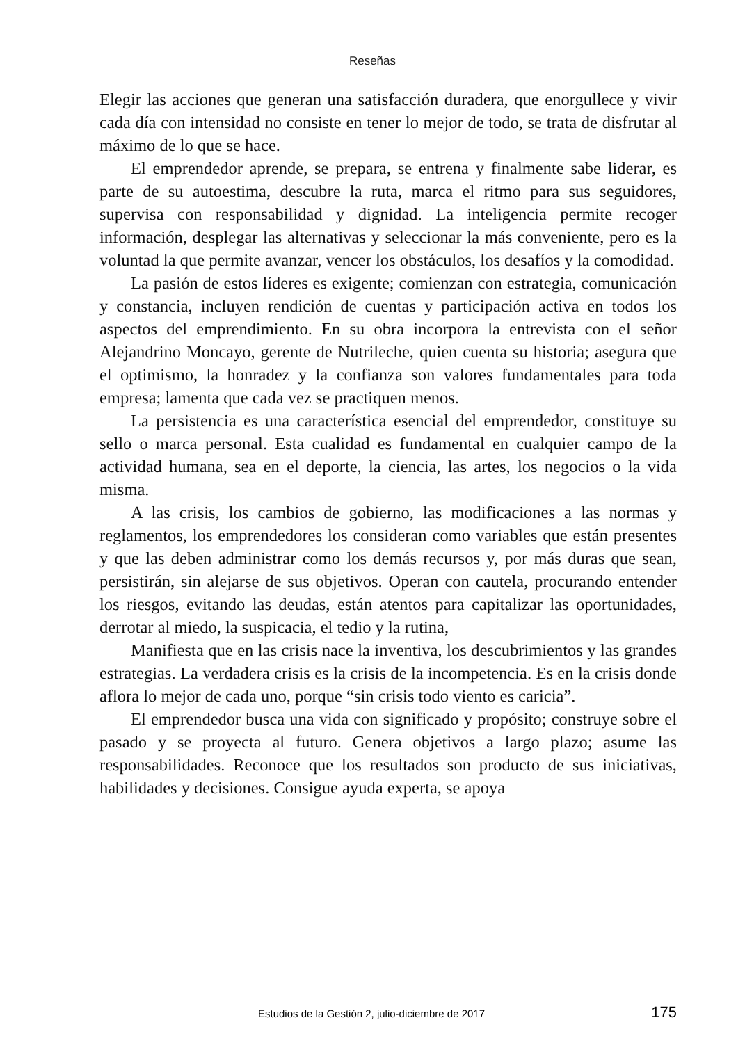Reseñas
Elegir las acciones que generan una satisfacción duradera, que enorgullece y vivir cada día con intensidad no consiste en tener lo mejor de todo, se trata de disfrutar al máximo de lo que se hace.
El emprendedor aprende, se prepara, se entrena y finalmente sabe liderar, es parte de su autoestima, descubre la ruta, marca el ritmo para sus seguidores, supervisa con responsabilidad y dignidad. La inteligencia permite recoger información, desplegar las alternativas y seleccionar la más conveniente, pero es la voluntad la que permite avanzar, vencer los obstáculos, los desafíos y la comodidad.
La pasión de estos líderes es exigente; comienzan con estrategia, comunicación y constancia, incluyen rendición de cuentas y participación activa en todos los aspectos del emprendimiento. En su obra incorpora la entrevista con el señor Alejandrino Moncayo, gerente de Nutrileche, quien cuenta su historia; asegura que el optimismo, la honradez y la confianza son valores fundamentales para toda empresa; lamenta que cada vez se practiquen menos.
La persistencia es una característica esencial del emprendedor, constituye su sello o marca personal. Esta cualidad es fundamental en cualquier campo de la actividad humana, sea en el deporte, la ciencia, las artes, los negocios o la vida misma.
A las crisis, los cambios de gobierno, las modificaciones a las normas y reglamentos, los emprendedores los consideran como variables que están presentes y que las deben administrar como los demás recursos y, por más duras que sean, persistirán, sin alejarse de sus objetivos. Operan con cautela, procurando entender los riesgos, evitando las deudas, están atentos para capitalizar las oportunidades, derrotar al miedo, la suspicacia, el tedio y la rutina,
Manifiesta que en las crisis nace la inventiva, los descubrimientos y las grandes estrategias. La verdadera crisis es la crisis de la incompetencia. Es en la crisis donde aflora lo mejor de cada uno, porque “sin crisis todo viento es caricia”.
El emprendedor busca una vida con significado y propósito; construye sobre el pasado y se proyecta al futuro. Genera objetivos a largo plazo; asume las responsabilidades. Reconoce que los resultados son producto de sus iniciativas, habilidades y decisiones. Consigue ayuda experta, se apoya
Estudios de la Gestión 2, julio-diciembre de 2017 175